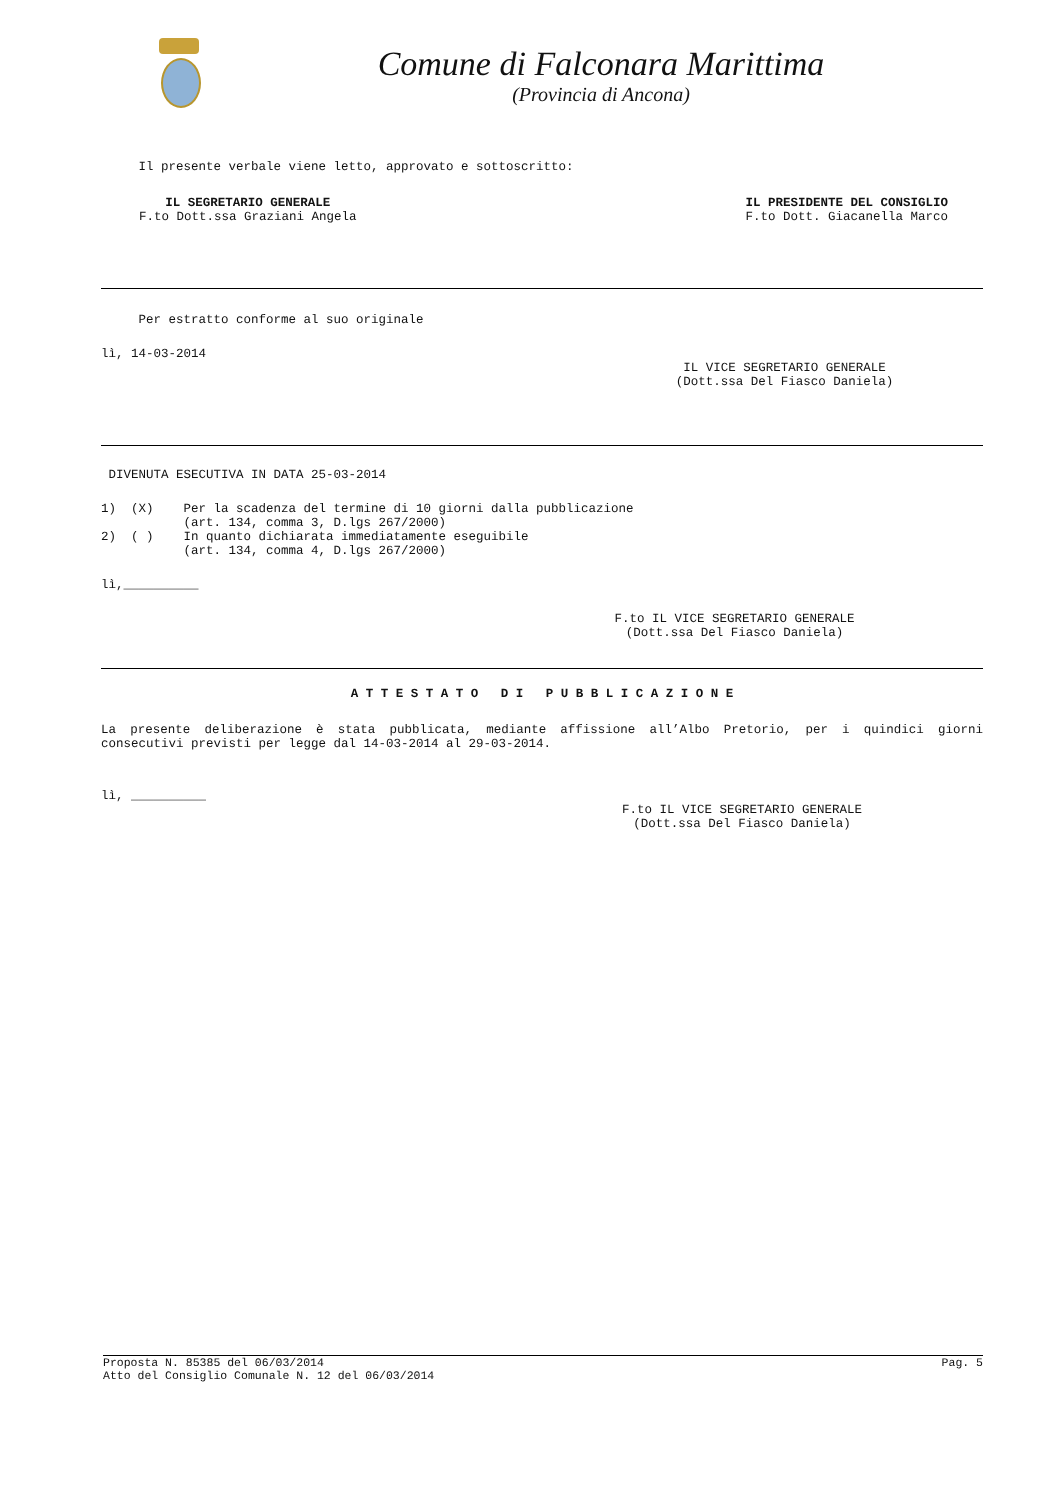Comune di Falconara Marittima
(Provincia di Ancona)
Il presente verbale viene letto, approvato e sottoscritto:
IL SEGRETARIO GENERALE
F.to Dott.ssa Graziani Angela
IL PRESIDENTE DEL CONSIGLIO
F.to Dott. Giacanella Marco
Per estratto conforme al suo originale
lì, 14-03-2014
IL VICE SEGRETARIO GENERALE
(Dott.ssa Del Fiasco Daniela)
DIVENUTA ESECUTIVA IN DATA 25-03-2014
1) (X) Per la scadenza del termine di 10 giorni dalla pubblicazione (art. 134, comma 3, D.lgs 267/2000) 2) ( ) In quanto dichiarata immediatamente eseguibile (art. 134, comma 4, D.lgs 267/2000)
lì,__________
F.to IL VICE SEGRETARIO GENERALE
(Dott.ssa Del Fiasco Daniela)
A T T E S T A T O D I P U B B L I C A Z I O N E
La presente deliberazione è stata pubblicata, mediante affissione all’Albo Pretorio, per i quindici giorni consecutivi previsti per legge dal 14-03-2014 al 29-03-2014.
lì, __________
F.to IL VICE SEGRETARIO GENERALE
(Dott.ssa Del Fiasco Daniela)
Proposta N. 85385 del 06/03/2014 Pag. 5
Atto del Consiglio Comunale N. 12 del 06/03/2014